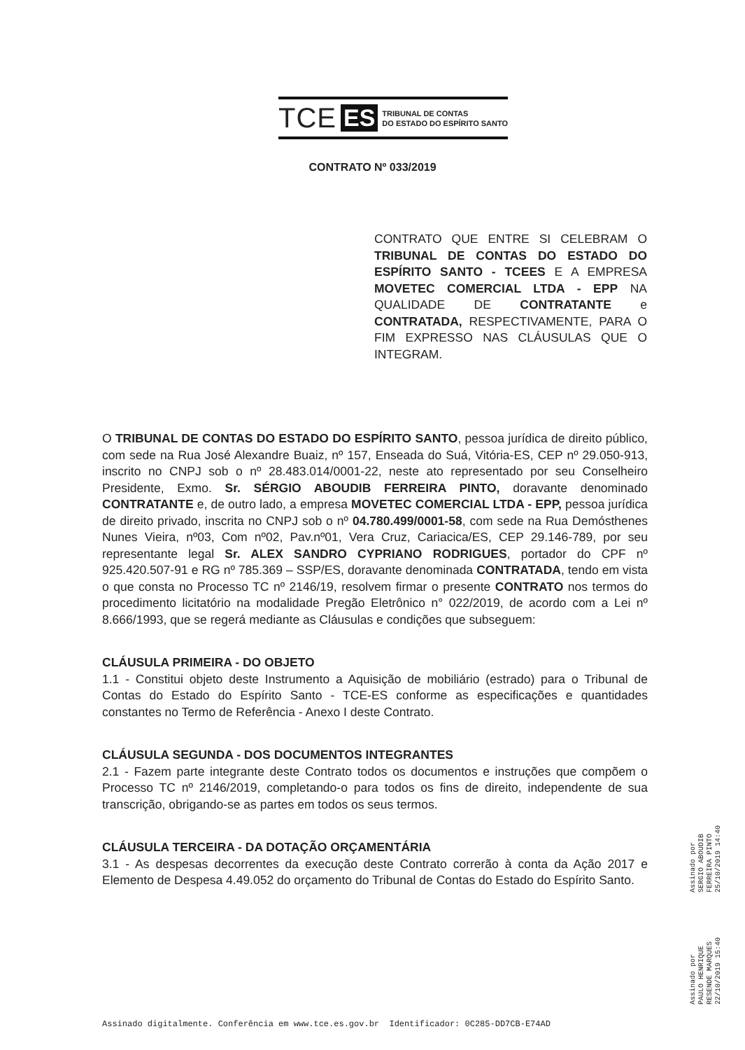TCE ES TRIBUNAL DE CONTAS
DO ESTADO DO ESPÍRITO SANTO
CONTRATO Nº 033/2019
CONTRATO QUE ENTRE SI CELEBRAM O TRIBUNAL DE CONTAS DO ESTADO DO ESPÍRITO SANTO - TCEES E A EMPRESA MOVETEC COMERCIAL LTDA - EPP NA QUALIDADE DE CONTRATANTE e CONTRATADA, RESPECTIVAMENTE, PARA O FIM EXPRESSO NAS CLÁUSULAS QUE O INTEGRAM.
O TRIBUNAL DE CONTAS DO ESTADO DO ESPÍRITO SANTO, pessoa jurídica de direito público, com sede na Rua José Alexandre Buaiz, nº 157, Enseada do Suá, Vitória-ES, CEP nº 29.050-913, inscrito no CNPJ sob o nº 28.483.014/0001-22, neste ato representado por seu Conselheiro Presidente, Exmo. Sr. SÉRGIO ABOUDIB FERREIRA PINTO, doravante denominado CONTRATANTE e, de outro lado, a empresa MOVETEC COMERCIAL LTDA - EPP, pessoa jurídica de direito privado, inscrita no CNPJ sob o nº 04.780.499/0001-58, com sede na Rua Demósthenes Nunes Vieira, nº03, Com nº02, Pav.nº01, Vera Cruz, Cariacica/ES, CEP 29.146-789, por seu representante legal Sr. ALEX SANDRO CYPRIANO RODRIGUES, portador do CPF nº 925.420.507-91 e RG nº 785.369 – SSP/ES, doravante denominada CONTRATADA, tendo em vista o que consta no Processo TC nº 2146/19, resolvem firmar o presente CONTRATO nos termos do procedimento licitatório na modalidade Pregão Eletrônico n° 022/2019, de acordo com a Lei nº 8.666/1993, que se regerá mediante as Cláusulas e condições que subseguem:
CLÁUSULA PRIMEIRA - DO OBJETO
1.1 - Constitui objeto deste Instrumento a Aquisição de mobiliário (estrado) para o Tribunal de Contas do Estado do Espírito Santo - TCE-ES conforme as especificações e quantidades constantes no Termo de Referência - Anexo I deste Contrato.
CLÁUSULA SEGUNDA - DOS DOCUMENTOS INTEGRANTES
2.1 - Fazem parte integrante deste Contrato todos os documentos e instruções que compõem o Processo TC nº 2146/2019, completando-o para todos os fins de direito, independente de sua transcrição, obrigando-se as partes em todos os seus termos.
CLÁUSULA TERCEIRA - DA DOTAÇÃO ORÇAMENTÁRIA
3.1 - As despesas decorrentes da execução deste Contrato correrão à conta da Ação 2017 e Elemento de Despesa 4.49.052 do orçamento do Tribunal de Contas do Estado do Espírito Santo.
Assinado por
SERGIO ABOUDIB
FERREIRA PINTO
25/10/2019 14:40
Assinado por
PAULO HENRIQUE
RESENDE MARQUES
22/10/2019 15:40
Assinado digitalmente. Conferência em www.tce.es.gov.br Identificador: 0C285-DD7CB-E74AD